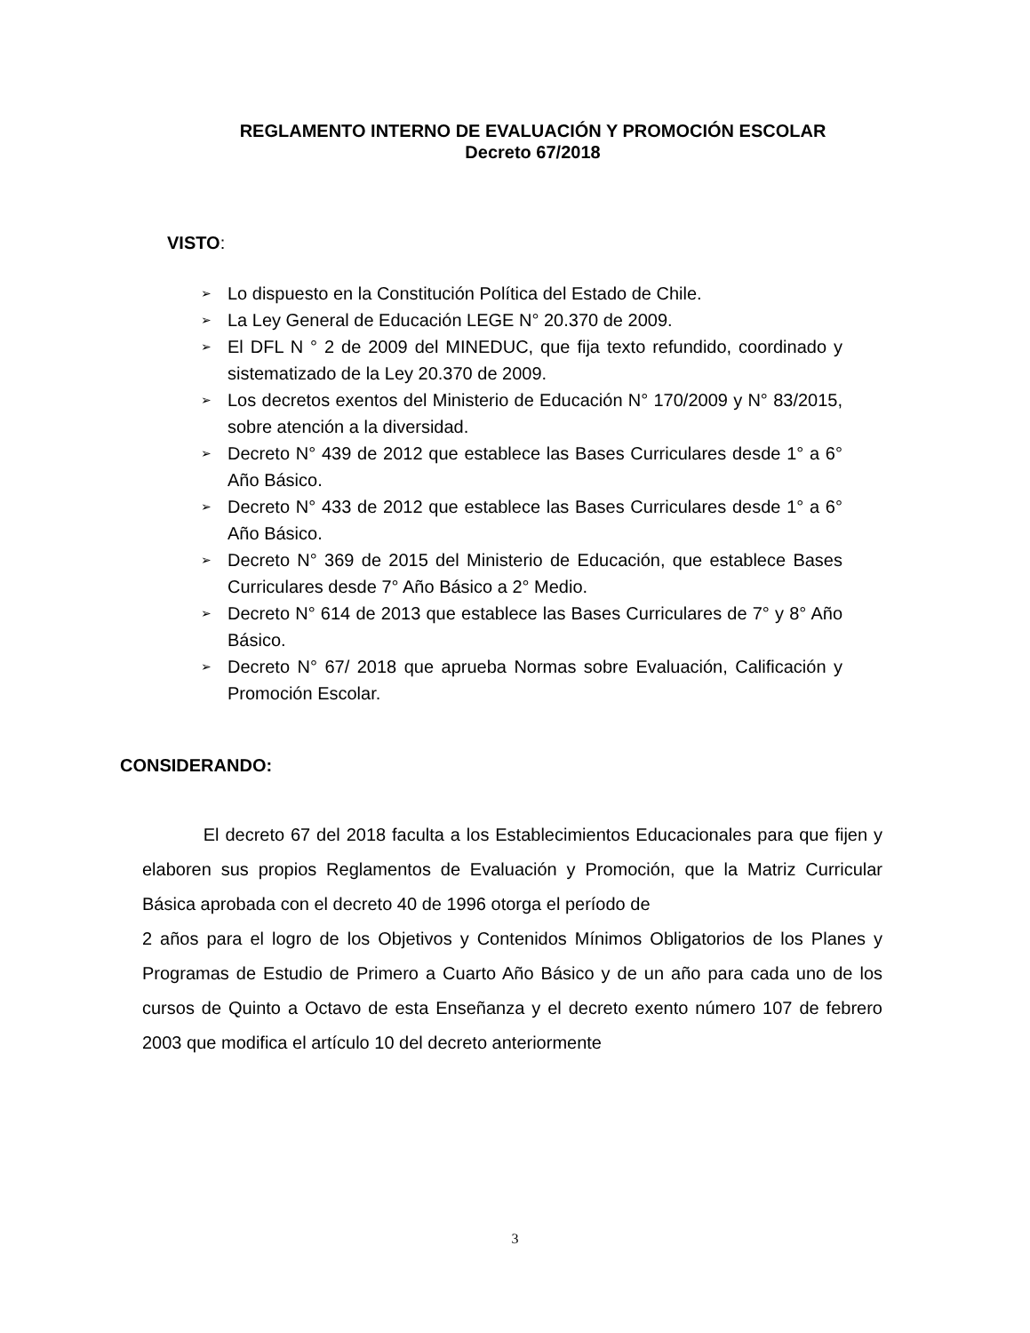REGLAMENTO INTERNO DE EVALUACIÓN Y PROMOCIÓN ESCOLAR
Decreto 67/2018
VISTO:
➢ Lo dispuesto en la Constitución Política del Estado de Chile.
➢ La Ley General de Educación LEGE N° 20.370 de 2009.
➢ El DFL N ° 2 de 2009 del MINEDUC, que fija texto refundido, coordinado y sistematizado de la Ley 20.370 de 2009.
➢ Los decretos exentos del Ministerio de Educación N° 170/2009 y N° 83/2015, sobre atención a la diversidad.
➢ Decreto N° 439 de 2012 que establece las Bases Curriculares desde 1° a 6° Año Básico.
➢ Decreto N° 433 de 2012 que establece las Bases Curriculares desde 1° a 6° Año Básico.
➢ Decreto N° 369 de 2015 del Ministerio de Educación, que establece Bases Curriculares desde 7° Año Básico a 2° Medio.
➢ Decreto N° 614 de 2013 que establece las Bases Curriculares de 7° y 8° Año Básico.
➢ Decreto N° 67/ 2018 que aprueba Normas sobre Evaluación, Calificación y Promoción Escolar.
CONSIDERANDO:
El decreto 67 del 2018 faculta a los Establecimientos Educacionales para que fijen y elaboren sus propios Reglamentos de Evaluación y Promoción, que la Matriz Curricular Básica aprobada con el decreto 40 de 1996 otorga el período de
2 años para el logro de los Objetivos y Contenidos Mínimos Obligatorios de los Planes y Programas de Estudio de Primero a Cuarto Año Básico y de un año para cada uno de los cursos de Quinto a Octavo de esta Enseñanza y el decreto exento número 107 de febrero 2003 que modifica el artículo 10 del decreto anteriormente
3